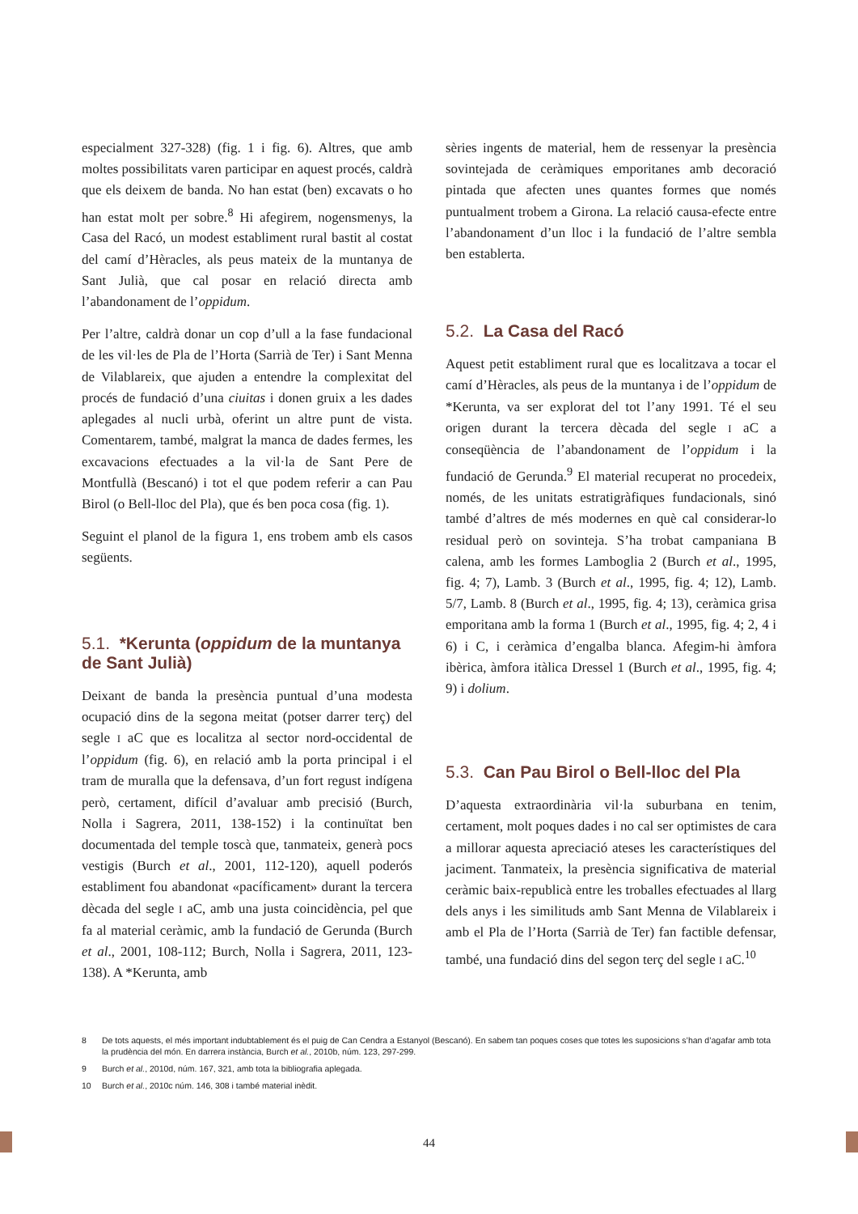especialment 327-328) (fig. 1 i fig. 6). Altres, que amb moltes possibilitats varen participar en aquest procés, caldrà que els deixem de banda. No han estat (ben) excavats o ho han estat molt per sobre.<sup>8</sup> Hi afegirem, nogensmenys, la Casa del Racó, un modest establiment rural bastit al costat del camí d’Hèracles, als peus mateix de la muntanya de Sant Julià, que cal posar en relació directa amb l’abandonament de l’oppidum.
Per l’altre, caldrà donar un cop d’ull a la fase fundacional de les vil·les de Pla de l’Horta (Sarrià de Ter) i Sant Menna de Vilablareix, que ajuden a entendre la complexitat del procés de fundació d’una ciuitas i donen gruix a les dades aplegades al nucli urbà, oferint un altre punt de vista. Comentarem, també, malgrat la manca de dades fermes, les excavacions efectuades a la vil·la de Sant Pere de Montfullà (Bescanó) i tot el que podem referir a can Pau Birol (o Bell-lloc del Pla), que és ben poca cosa (fig. 1).
Seguint el planol de la figura 1, ens trobem amb els casos següents.
5.1. *Kerunta (oppidum de la muntanya de Sant Julià)
Deixant de banda la presència puntual d’una modesta ocupació dins de la segona meitat (potser darrer terç) del segle I aC que es localitza al sector nord-occidental de l’oppidum (fig. 6), en relació amb la porta principal i el tram de muralla que la defensava, d’un fort regust indígena però, certament, difícil d’avaluar amb precisió (Burch, Nolla i Sagrera, 2011, 138-152) i la continuïtat ben documentada del temple toscà que, tanmateix, generà pocs vestigis (Burch et al., 2001, 112-120), aquell poderós establiment fou abandonat «pacíficament» durant la tercera dècada del segle I aC, amb una justa coincidència, pel que fa al material ceràmic, amb la fundació de Gerunda (Burch et al., 2001, 108-112; Burch, Nolla i Sagrera, 2011, 123-138). A *Kerunta, amb
sèries ingents de material, hem de ressenyar la presència sovintejada de ceràmiques emporitanes amb decoració pintada que afecten unes quantes formes que només puntualment trobem a Girona. La relació causa-efecte entre l’abandonament d’un lloc i la fundació de l’altre sembla ben establerta.
5.2. La Casa del Racó
Aquest petit establiment rural que es localitzava a tocar el camí d’Hèracles, als peus de la muntanya i de l’oppidum de *Kerunta, va ser explorat del tot l’any 1991. Té el seu origen durant la tercera dècada del segle I aC a conseqüència de l’abandonament de l’oppidum i la fundació de Gerunda.<sup>9</sup> El material recuperat no procedeix, només, de les unitats estratigràfiques fundacionals, sinó també d’altres de més modernes en què cal considerar-lo residual però on sovinteja. S’ha trobat campaniana B calena, amb les formes Lamboglia 2 (Burch et al., 1995, fig. 4; 7), Lamb. 3 (Burch et al., 1995, fig. 4; 12), Lamb. 5/7, Lamb. 8 (Burch et al., 1995, fig. 4; 13), ceràmica grisa emporitana amb la forma 1 (Burch et al., 1995, fig. 4; 2, 4 i 6) i C, i ceràmica d’engalba blanca. Afegim-hi àmfora ibèrica, àmfora itàlica Dressel 1 (Burch et al., 1995, fig. 4; 9) i dolium.
5.3. Can Pau Birol o Bell-lloc del Pla
D’aquesta extraordinària vil·la suburbana en tenim, certament, molt poques dades i no cal ser optimistes de cara a millorar aquesta apreciació ateses les característiques del jaciment. Tanmateix, la presència significativa de material ceràmic baix-republicà entre les troballes efectuades al llarg dels anys i les similituds amb Sant Menna de Vilablareix i amb el Pla de l’Horta (Sarrià de Ter) fan factible defensar, també, una fundació dins del segon terç del segle I aC.<sup>10</sup>
8 De tots aquests, el més important indubtablement és el puig de Can Cendra a Estanyol (Bescanó). En sabem tan poques coses que totes les suposicions s’han d’agafar amb tota la prudència del món. En darrera instància, Burch et al., 2010b, núm. 123, 297-299.
9 Burch et al., 2010d, núm. 167, 321, amb tota la bibliografia aplegada.
10 Burch et al., 2010c núm. 146, 308 i també material inèdit.
44